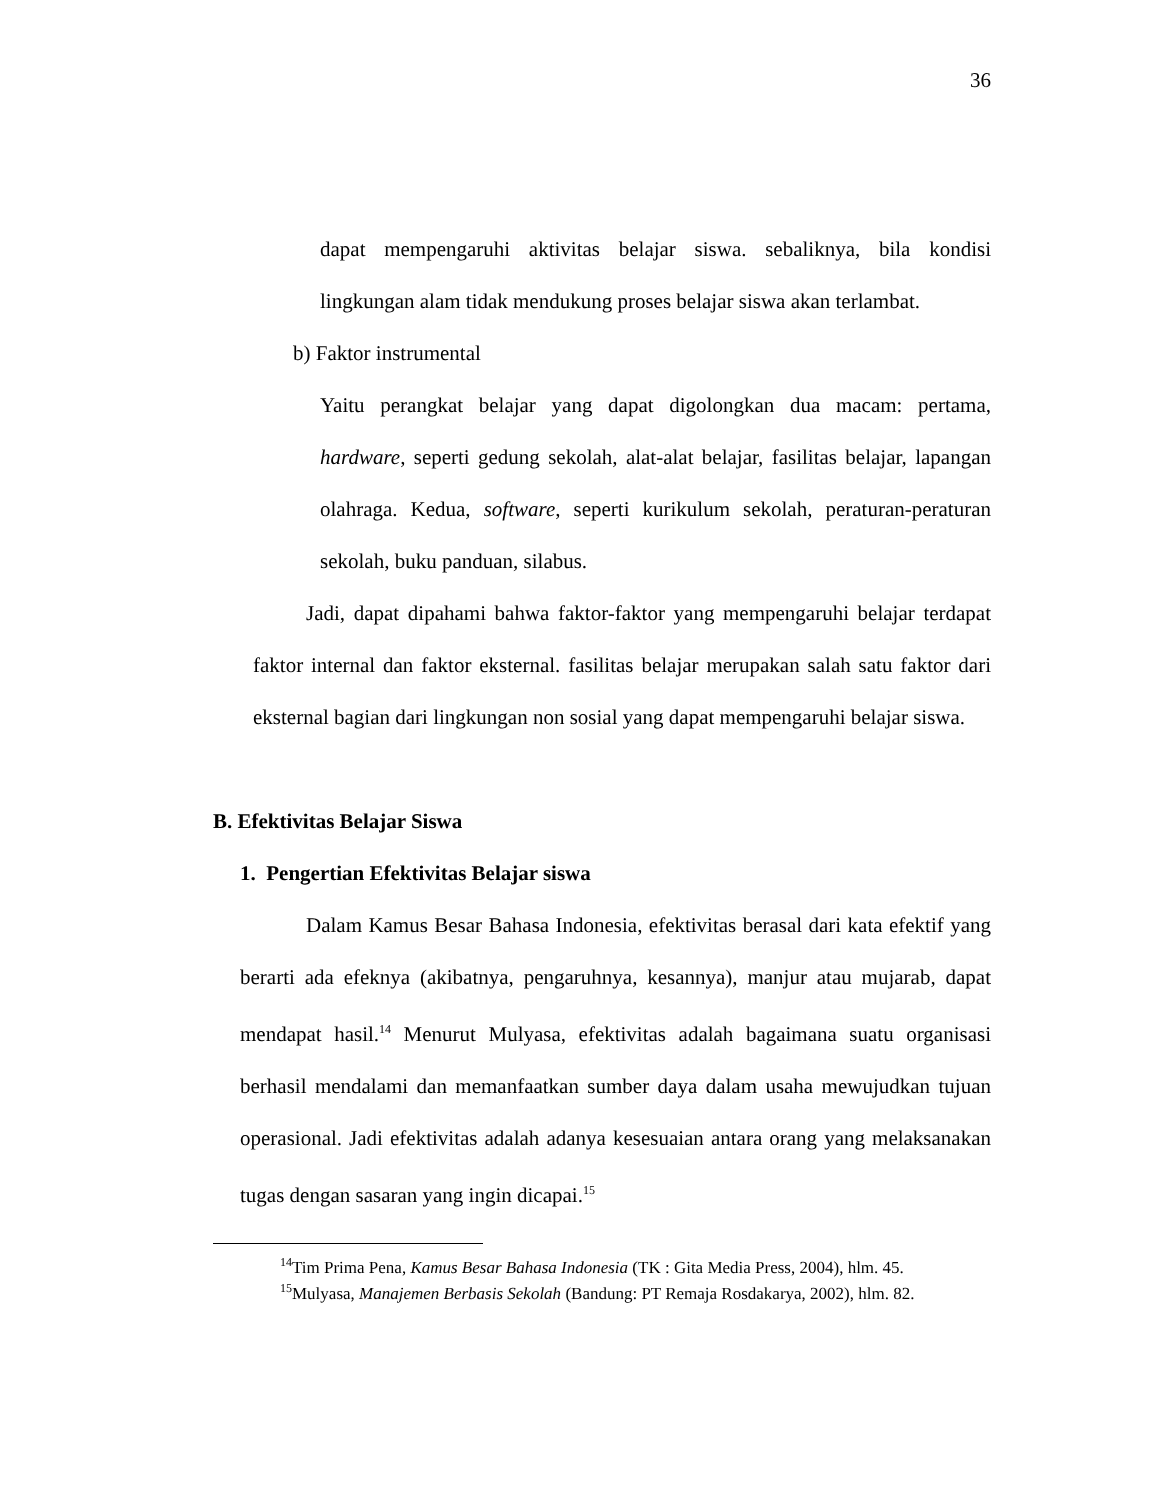36
dapat mempengaruhi aktivitas belajar siswa. sebaliknya, bila kondisi lingkungan alam tidak mendukung proses belajar siswa akan terlambat.
b) Faktor instrumental
Yaitu perangkat belajar yang dapat digolongkan dua macam: pertama, hardware, seperti gedung sekolah, alat-alat belajar, fasilitas belajar, lapangan olahraga. Kedua, software, seperti kurikulum sekolah, peraturan-peraturan sekolah, buku panduan, silabus.
Jadi, dapat dipahami bahwa faktor-faktor yang mempengaruhi belajar terdapat faktor internal dan faktor eksternal. fasilitas belajar merupakan salah satu faktor dari eksternal bagian dari lingkungan non sosial yang dapat mempengaruhi belajar siswa.
B. Efektivitas Belajar Siswa
1. Pengertian Efektivitas Belajar siswa
Dalam Kamus Besar Bahasa Indonesia, efektivitas berasal dari kata efektif yang berarti ada efeknya (akibatnya, pengaruhnya, kesannya), manjur atau mujarab, dapat mendapat hasil.<sup>14</sup> Menurut Mulyasa, efektivitas adalah bagaimana suatu organisasi berhasil mendalami dan memanfaatkan sumber daya dalam usaha mewujudkan tujuan operasional. Jadi efektivitas adalah adanya kesesuaian antara orang yang melaksanakan tugas dengan sasaran yang ingin dicapai.<sup>15</sup>
<sup>14</sup> Tim Prima Pena, Kamus Besar Bahasa Indonesia (TK : Gita Media Press, 2004), hlm. 45.
<sup>15</sup> Mulyasa, Manajemen Berbasis Sekolah (Bandung: PT Remaja Rosdakarya, 2002), hlm. 82.